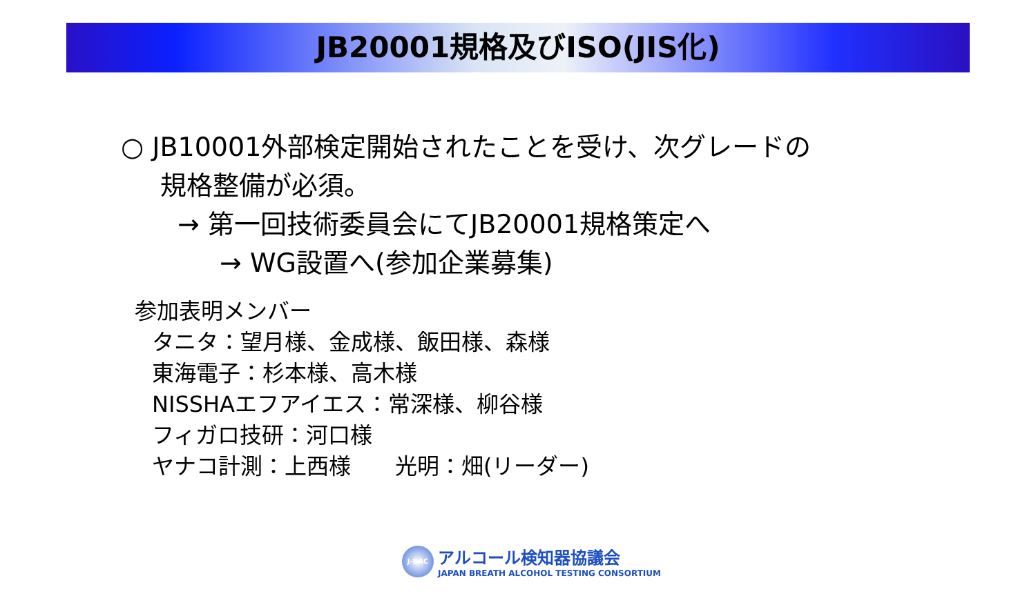JB20001規格及びISO(JIS化)
○ JB10001外部検定開始されたことを受け、次グレードの
規格整備が必須。
→ 第一回技術委員会にてJB20001規格策定へ
→ WG設置へ(参加企業募集)
参加表明メンバー
タニタ：望月様、金成様、飯田様、森様
東海電子：杉本様、高木様
NISSHAエフアイエス：常深様、柳谷様
フィガロ技研：河口様
ヤナコ計測：上西様　　光明：畑(リーダー)
J-BAC
アルコール検知器協議会
JAPAN BREATH ALCOHOL TESTING CONSORTIUM